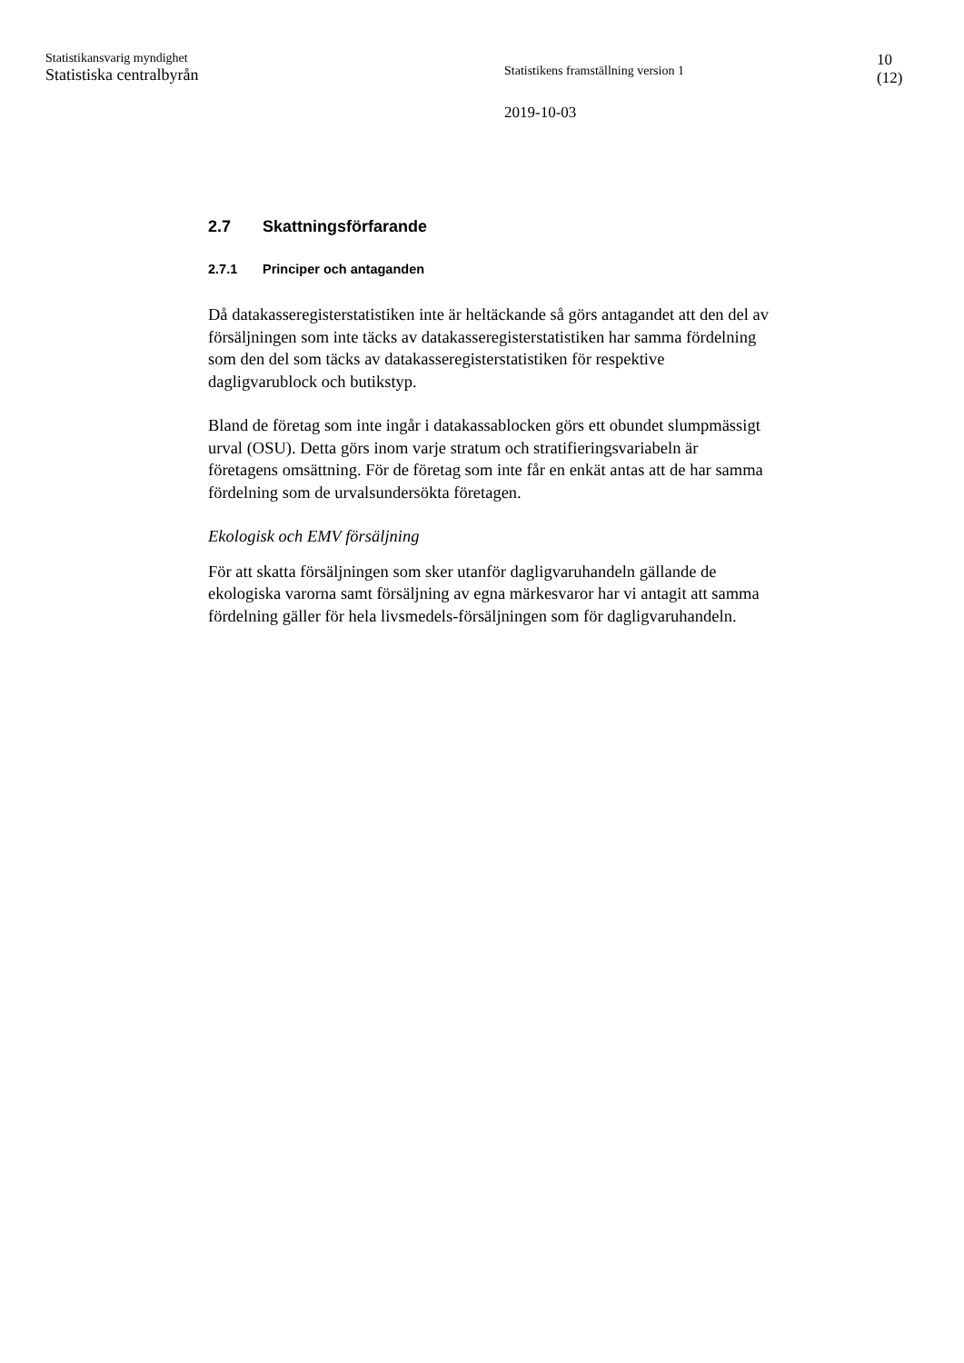Statistikansvarig myndighet
Statistiska centralbyrån
Statistikens framställning version 1
2019-10-03
10
(12)
2.7 Skattningsförfarande
2.7.1 Principer och antaganden
Då datakasseregisterstatistiken inte är heltäckande så görs antagandet att den del av försäljningen som inte täcks av datakasseregisterstatistiken har samma fördelning som den del som täcks av datakasseregisterstatistiken för respektive dagligvarublock och butikstyp.
Bland de företag som inte ingår i datakassablocken görs ett obundet slumpmässigt urval (OSU). Detta görs inom varje stratum och stratifieringsvariabeln är företagens omsättning. För de företag som inte får en enkät antas att de har samma fördelning som de urvalsundersökta företagen.
Ekologisk och EMV försäljning
För att skatta försäljningen som sker utanför dagligvaruhandeln gällande de ekologiska varorna samt försäljning av egna märkesvaror har vi antagit att samma fördelning gäller för hela livsmedels-försäljningen som för dagligvaruhandeln.